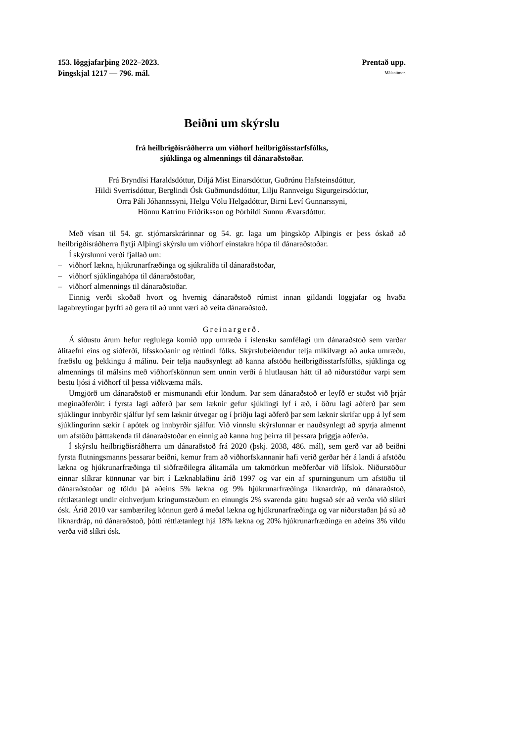153. löggjafarþing 2022–2023. Prentað upp.
Þingskjal 1217 — 796. mál.
Málsnúmer.
Beiðni um skýrslu
frá heilbrigðisráðherra um viðhorf heilbrigðisstarfsfólks,
sjúklinga og almennings til dánaraðstoðar.
Frá Bryndísi Haraldsdóttur, Diljá Mist Einarsdóttur, Guðrúnu Hafsteinsdóttur,
Hildi Sverrisdóttur, Berglindi Ósk Guðmundsdóttur, Lilju Rannveigu Sigurgeirsdóttur,
Orra Páli Jóhannssyni, Helgu Völu Helgadóttur, Birni Leví Gunnarssyni,
Hönnu Katrínu Friðriksson og Þórhildi Sunnu Ævarsdóttur.
Með vísan til 54. gr. stjórnarskrárinnar og 54. gr. laga um þingsköp Alþingis er þess óskað að heilbrigðisráðherra flytji Alþingi skýrslu um viðhorf einstakra hópa til dánaraðstoðar.
Í skýrslunni verði fjallað um:
– viðhorf lækna, hjúkrunarfræðinga og sjúkraliða til dánaraðstoðar,
– viðhorf sjúklingahópa til dánaraðstoðar,
– viðhorf almennings til dánaraðstoðar.
Einnig verði skoðað hvort og hvernig dánaraðstoð rúmist innan gildandi löggjafar og hvaða lagabreytingar þyrfti að gera til að unnt væri að veita dánaraðstoð.
Greinargerð.
Á síðustu árum hefur reglulega komið upp umræða í íslensku samfélagi um dánaraðstoð sem varðar álitaefni eins og siðferði, lífsskoðanir og réttindi fólks. Skýrslubeiðendur telja mikilvægt að auka umræðu, fræðslu og þekkingu á málinu. Þeir telja nauðsynlegt að kanna afstöðu heilbrigðisstarfsfólks, sjúklinga og almennings til málsins með viðhorfskönnun sem unnin verði á hlutlausan hátt til að niðurstöður varpi sem bestu ljósi á viðhorf til þessa viðkvæma máls.
Umgjörð um dánaraðstoð er mismunandi eftir löndum. Þar sem dánaraðstoð er leyfð er stuðst við þrjár meginaðferðir: í fyrsta lagi aðferð þar sem læknir gefur sjúklingi lyf í æð, í öðru lagi aðferð þar sem sjúklingur innbyrðir sjálfur lyf sem læknir útvegar og í þriðju lagi aðferð þar sem læknir skrifar upp á lyf sem sjúklingurinn sækir í apótek og innbyrðir sjálfur. Við vinnslu skýrslunnar er nauðsynlegt að spyrja almennt um afstöðu þátttakenda til dánaraðstoðar en einnig að kanna hug þeirra til þessara þriggja aðferða.
Í skýrslu heilbrigðisráðherra um dánaraðstoð frá 2020 (þskj. 2038, 486. mál), sem gerð var að beiðni fyrsta flutningsmanns þessarar beiðni, kemur fram að viðhorfskannanir hafi verið gerðar hér á landi á afstöðu lækna og hjúkrunarfræðinga til siðfræðilegra álitamála um takmörkun meðferðar við lífslok. Niðurstöður einnar slíkrar könnunar var birt í Læknablaðinu árið 1997 og var ein af spurningunum um afstöðu til dánaraðstoðar og töldu þá aðeins 5% lækna og 9% hjúkrunarfræðinga líknardráp, nú dánaraðstoð, réttlætanlegt undir einhverjum kringumstæðum en einungis 2% svarenda gátu hugsað sér að verða við slíkri ósk. Árið 2010 var sambærileg könnun gerð á meðal lækna og hjúkrunarfræðinga og var niðurstaðan þá sú að líknardráp, nú dánaraðstoð, þótti réttlætanlegt hjá 18% lækna og 20% hjúkrunarfræðinga en aðeins 3% vildu verða við slíkri ósk.